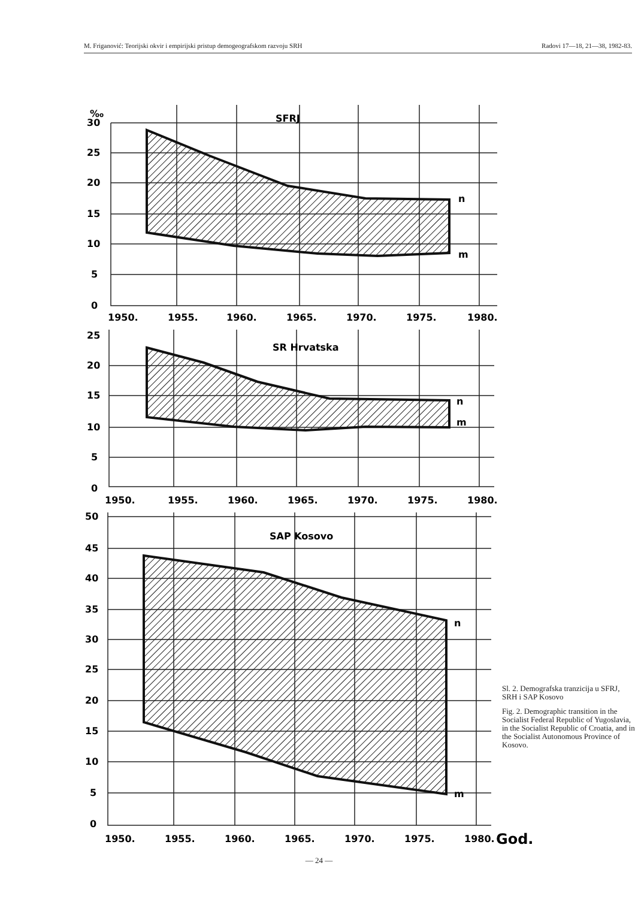M. Friganović: Teorijski okvir i empirijski pristup demogeografskom razvoju SRH Radovi 17—18, 21—38, 1982-83.
‰
30
25
20
15
10
5
0
SFRJ
n
m
1950.
1955.
1960.
1965.
1970.
1975.
1980.
25
20
15
10
5
0
SR Hrvatska
n
m
1950.
1955.
1960.
1965.
1970.
1975.
1980.
50
45
40
35
30
25
20
15
10
5
0
SAP Kosovo
n
m
1950.
1955.
1960.
1965.
1970.
1975.
1980.
God.
Sl. 2. Demografska tranzicija u SFRJ, SRH i SAP Kosovo
Fig. 2. Demographic transition in the Socialist Federal Republic of Yugoslavia, in the Socialist Republic of Croatia, and in the Socialist Autonomous Province of Kosovo.
— 24 —